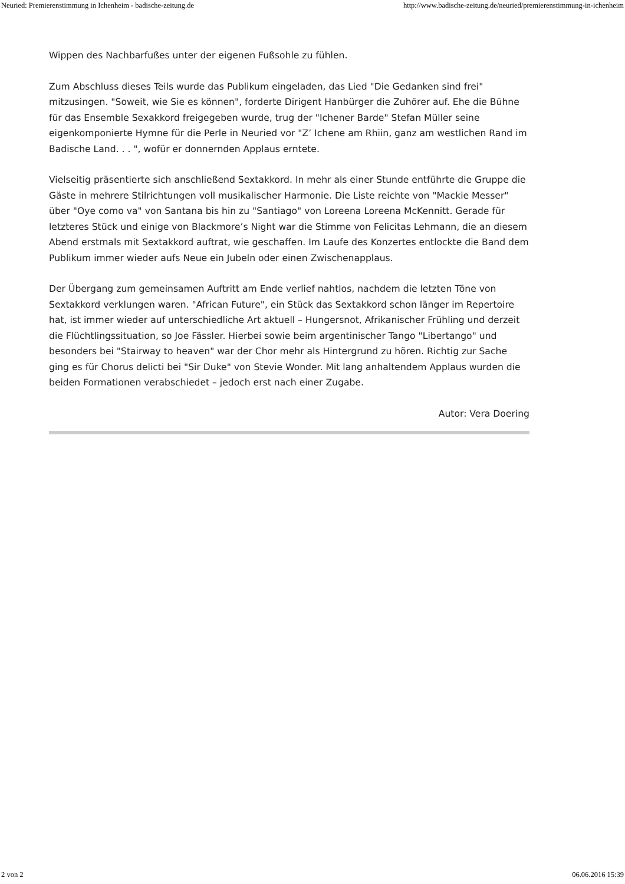Neuried: Premierenstimmung in Ichenheim - badische-zeitung.de http://www.badische-zeitung.de/neuried/premierenstimmung-in-ichenheim
Wippen des Nachbarfußes unter der eigenen Fußsohle zu fühlen.
Zum Abschluss dieses Teils wurde das Publikum eingeladen, das Lied "Die Gedanken sind frei" mitzusingen. "Soweit, wie Sie es können", forderte Dirigent Hanbürger die Zuhörer auf. Ehe die Bühne für das Ensemble Sexakkord freigegeben wurde, trug der "Ichener Barde" Stefan Müller seine eigenkomponierte Hymne für die Perle in Neuried vor "Z’ Ichene am Rhiin, ganz am westlichen Rand im Badische Land. . . ", wofür er donnernden Applaus erntete.
Vielseitig präsentierte sich anschließend Sextakkord. In mehr als einer Stunde entführte die Gruppe die Gäste in mehrere Stilrichtungen voll musikalischer Harmonie. Die Liste reichte von "Mackie Messer" über "Oye como va" von Santana bis hin zu "Santiago" von Loreena Loreena McKennitt. Gerade für letzteres Stück und einige von Blackmore’s Night war die Stimme von Felicitas Lehmann, die an diesem Abend erstmals mit Sextakkord auftrat, wie geschaffen. Im Laufe des Konzertes entlockte die Band dem Publikum immer wieder aufs Neue ein Jubeln oder einen Zwischenapplaus.
Der Übergang zum gemeinsamen Auftritt am Ende verlief nahtlos, nachdem die letzten Töne von Sextakkord verklungen waren. "African Future", ein Stück das Sextakkord schon länger im Repertoire hat, ist immer wieder auf unterschiedliche Art aktuell – Hungersnot, Afrikanischer Frühling und derzeit die Flüchtlingssituation, so Joe Fässler. Hierbei sowie beim argentinischer Tango "Libertango" und besonders bei "Stairway to heaven" war der Chor mehr als Hintergrund zu hören. Richtig zur Sache ging es für Chorus delicti bei "Sir Duke" von Stevie Wonder. Mit lang anhaltendem Applaus wurden die beiden Formationen verabschiedet – jedoch erst nach einer Zugabe.
Autor: Vera Doering
2 von 2 06.06.2016 15:39